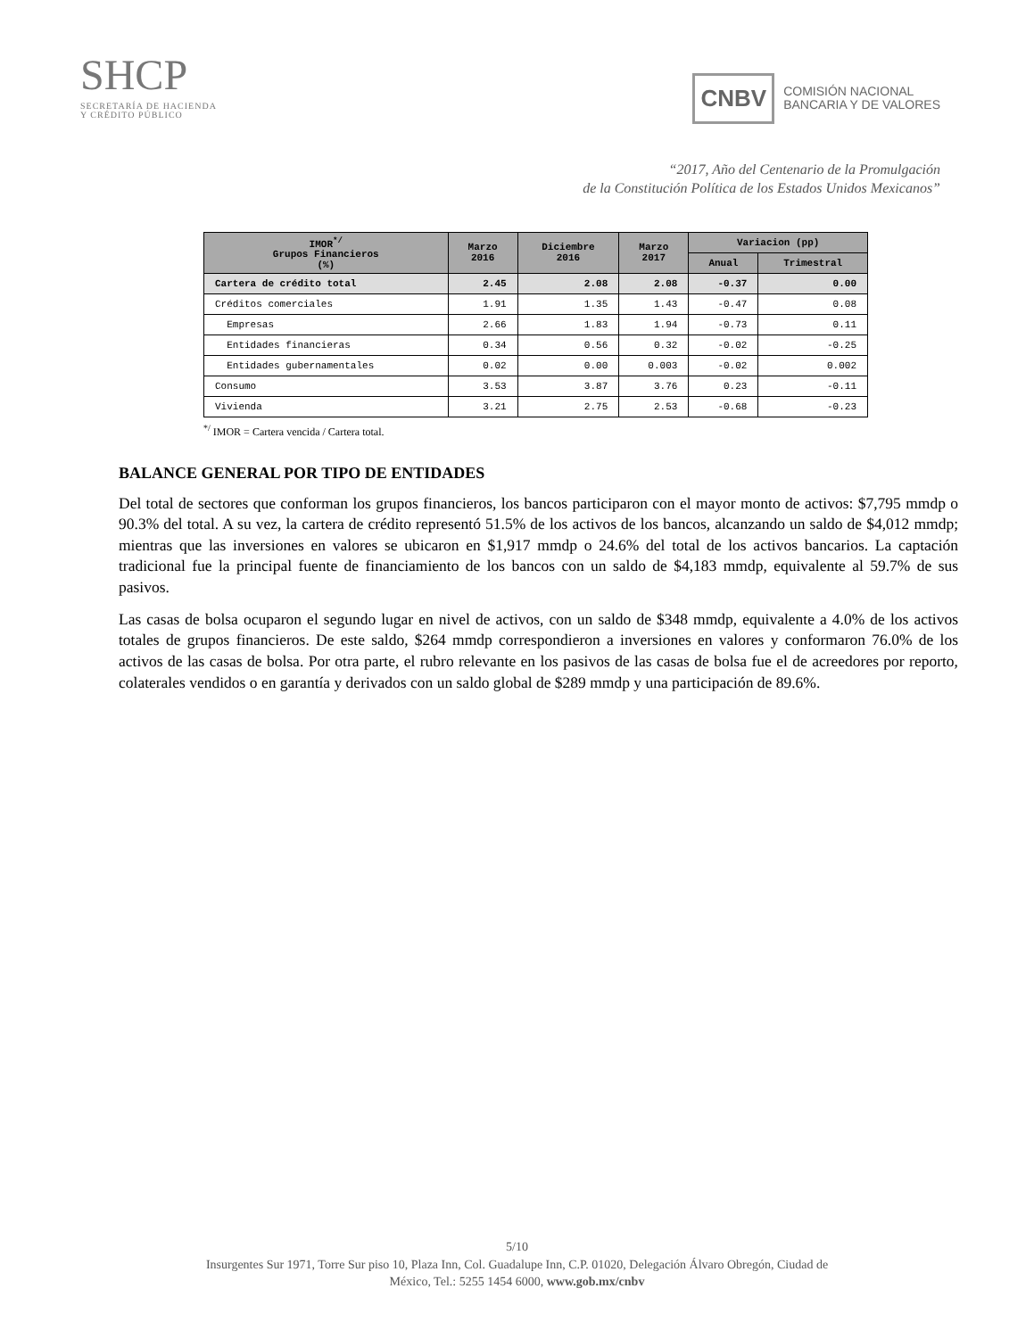SHCP
SECRETARÍA DE HACIENDA
Y CRÉDITO PÚBLICO
CNBV COMISIÓN NACIONAL
BANCARIA Y DE VALORES
“2017, Año del Centenario de la Promulgación
de la Constitución Política de los Estados Unidos Mexicanos”
| IMOR<sup>*/</sup> Grupos Financieros (%) | Marzo 2016 | Diciembre 2016 | Marzo 2017 | Variacion (pp) | |
| --- | --- | --- | --- | --- | --- |
| | | | | Anual | Trimestral |
| Cartera de crédito total | 2.45 | 2.08 | 2.08 | -0.37 | 0.00 |
| Créditos comerciales | 1.91 | 1.35 | 1.43 | -0.47 | 0.08 |
| Empresas | 2.66 | 1.83 | 1.94 | -0.73 | 0.11 |
| Entidades financieras | 0.34 | 0.56 | 0.32 | -0.02 | -0.25 |
| Entidades gubernamentales | 0.02 | 0.00 | 0.003 | -0.02 | 0.002 |
| Consumo | 3.53 | 3.87 | 3.76 | 0.23 | -0.11 |
| Vivienda | 3.21 | 2.75 | 2.53 | -0.68 | -0.23 |
<sup>*/</sup> IMOR = Cartera vencida / Cartera total.
BALANCE GENERAL POR TIPO DE ENTIDADES
Del total de sectores que conforman los grupos financieros, los bancos participaron con el mayor monto de activos: $7,795 mmdp o 90.3% del total. A su vez, la cartera de crédito representó 51.5% de los activos de los bancos, alcanzando un saldo de $4,012 mmdp; mientras que las inversiones en valores se ubicaron en $1,917 mmdp o 24.6% del total de los activos bancarios. La captación tradicional fue la principal fuente de financiamiento de los bancos con un saldo de $4,183 mmdp, equivalente al 59.7% de sus pasivos.
Las casas de bolsa ocuparon el segundo lugar en nivel de activos, con un saldo de $348 mmdp, equivalente a 4.0% de los activos totales de grupos financieros. De este saldo, $264 mmdp correspondieron a inversiones en valores y conformaron 76.0% de los activos de las casas de bolsa. Por otra parte, el rubro relevante en los pasivos de las casas de bolsa fue el de acreedores por reporto, colaterales vendidos o en garantía y derivados con un saldo global de $289 mmdp y una participación de 89.6%.
5/10
Insurgentes Sur 1971, Torre Sur piso 10, Plaza Inn, Col. Guadalupe Inn, C.P. 01020, Delegación Álvaro Obregón, Ciudad de
México, Tel.: 5255 1454 6000, www.gob.mx/cnbv